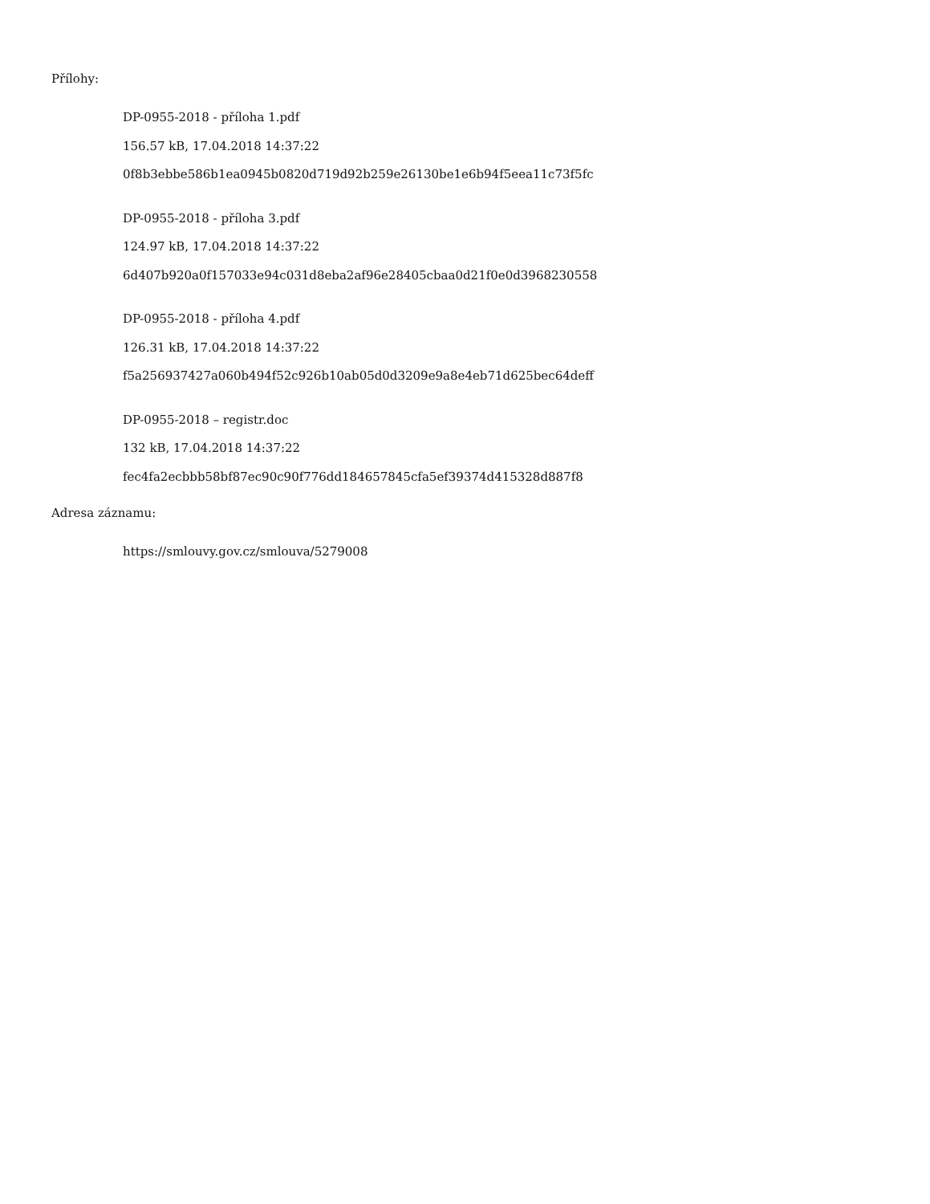Přílohy:
DP-0955-2018 - příloha 1.pdf
156.57 kB, 17.04.2018 14:37:22
0f8b3ebbe586b1ea0945b0820d719d92b259e26130be1e6b94f5eea11c73f5fc
DP-0955-2018 - příloha 3.pdf
124.97 kB, 17.04.2018 14:37:22
6d407b920a0f157033e94c031d8eba2af96e28405cbaa0d21f0e0d3968230558
DP-0955-2018 - příloha 4.pdf
126.31 kB, 17.04.2018 14:37:22
f5a256937427a060b494f52c926b10ab05d0d3209e9a8e4eb71d625bec64deff
DP-0955-2018 – registr.doc
132 kB, 17.04.2018 14:37:22
fec4fa2ecbbb58bf87ec90c90f776dd184657845cfa5ef39374d415328d887f8
Adresa záznamu:
https://smlouvy.gov.cz/smlouva/5279008